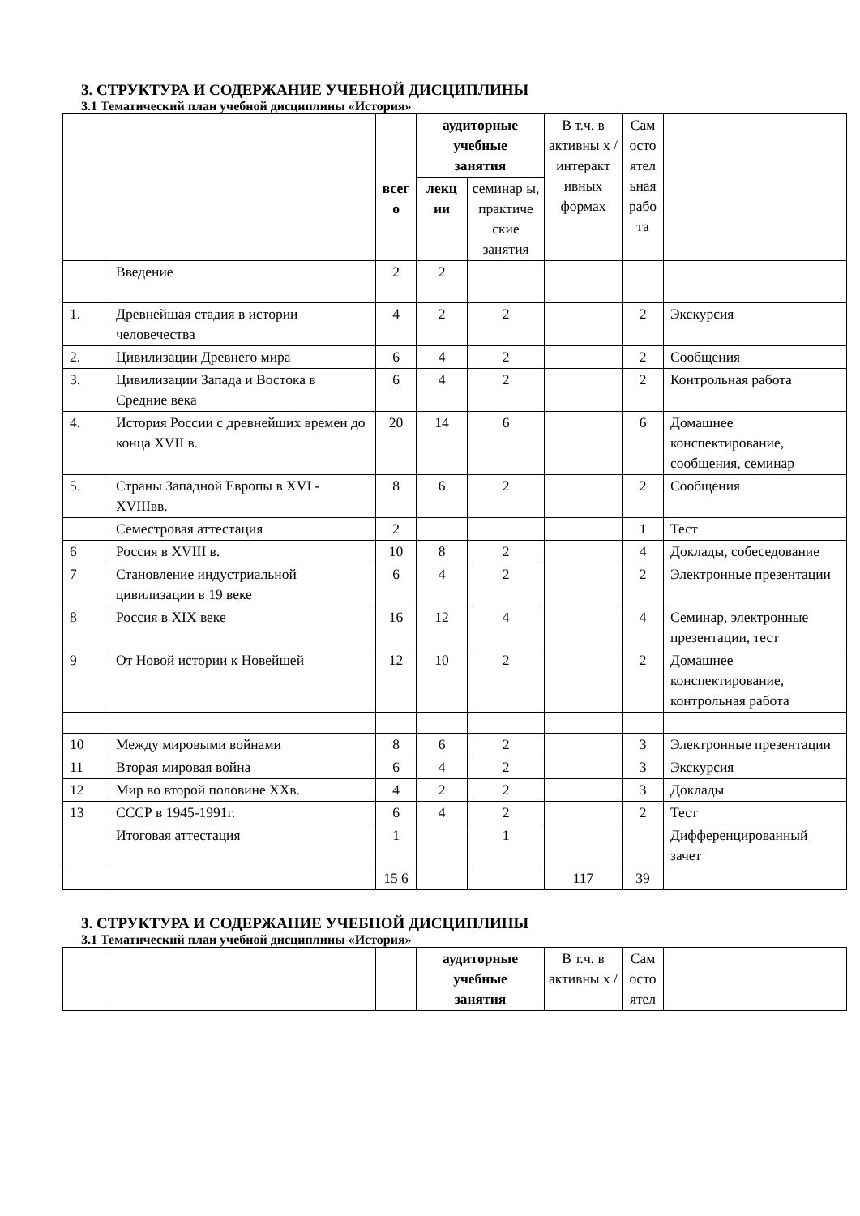3. СТРУКТУРА И СОДЕРЖАНИЕ УЧЕБНОЙ ДИСЦИПЛИНЫ
3.1 Тематический план учебной дисциплины «История»
| | | | аудиторные учебные занятия | | В т.ч. в активны х / интеракт ивных формах | Сам осто ятел ьная рабо та | |
| | | всег о | лекц ии | семинар ы, практиче ские занятия | | | |
| | Введение | 2 | 2 | | | | |
| 1. | Древнейшая стадия в истории человечества | 4 | 2 | 2 | | 2 | Экскурсия |
| 2. | Цивилизации Древнего мира | 6 | 4 | 2 | | 2 | Сообщения |
| 3. | Цивилизации Запада и Востока в Средние века | 6 | 4 | 2 | | 2 | Контрольная работа |
| 4. | История России с древнейших времен до конца XVII в. | 20 | 14 | 6 | | 6 | Домашнее конспектирование, сообщения, семинар |
| 5. | Страны Западной Европы в XVI - XVIIIвв. | 8 | 6 | 2 | | 2 | Сообщения |
| | Семестровая аттестация | 2 | | | | 1 | Тест |
| 6 | Россия в XVIII в. | 10 | 8 | 2 | | 4 | Доклады, собеседование |
| 7 | Становление индустриальной цивилизации в 19 веке | 6 | 4 | 2 | | 2 | Электронные презентации |
| 8 | Россия в XIX веке | 16 | 12 | 4 | | 4 | Семинар, электронные презентации, тест |
| 9 | От Новой истории к Новейшей | 12 | 10 | 2 | | 2 | Домашнее конспектирование, контрольная работа |
| 10 | Между мировыми войнами | 8 | 6 | 2 | | 3 | Электронные презентации |
| 11 | Вторая мировая война | 6 | 4 | 2 | | 3 | Экскурсия |
| 12 | Мир во второй половине XXв. | 4 | 2 | 2 | | 3 | Доклады |
| 13 | СССР в 1945-1991г. | 6 | 4 | 2 | | 2 | Тест |
| | Итоговая аттестация | 1 | | 1 | | | Дифференцированный зачет |
| | | 15 6 | | | 117 | 39 | |
3. СТРУКТУРА И СОДЕРЖАНИЕ УЧЕБНОЙ ДИСЦИПЛИНЫ
3.1 Тематический план учебной дисциплины «История»
| | | | аудиторные учебные занятия | В т.ч. в активны х / | Сам осто ятел | |